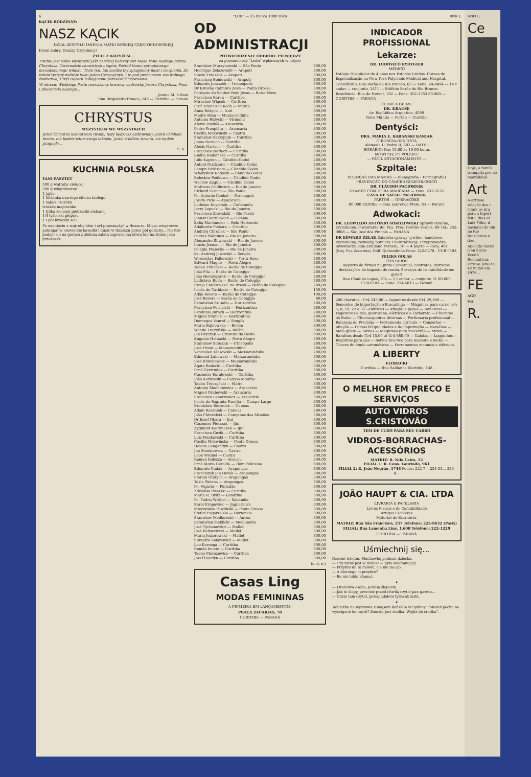6
KĄCIK RODZINNY:
NASZ KĄCIK
DZIAŁ ZESPOŁU IMIENIA MATKI BOSKIEJ CZĘSTOCHOWSKIEJ
Dzień dobry, Drodzy Czytelnicy!
ŻYCIE Z KRZYŻEM...
Trudno jest sobie wyobrazić jakt bardziej bolesny Niż Męka Pana naszego Jezusa Chrystusa. Czternaście ciernistych etapów, Pośród tłumu spragnionego niecodziennego widoku. Tłum ten, tak bardzo był spragniony męki i cierpienia, Że wśród tysięcy widzów tylko jeden Cyrynejczyk, I to pod przymusem swawolnego żołdactwa, Ulżył ciężaru mdlejącemu Jezusowi Chrystusowi...
W okresie Wielkiego Postu rozważamy krwawą wędrówkę Jezusa Chrystusa, Pana i Zbawiciela naszego...
Janina M. Urban
Rua Brigadeiro Franco, 549 — Curitiba — Paraná
CHRYSTUS
WSZYSTKIM WE WSZYSTKICH
Jeżeli Chrystus lekarstwem twoim, tedy będziesz uzdrowiony. Jeżeli chlebem twoim, nie będzie istota twoja łaknęła. Jeżeli źródłem żywota, nie będzie pragnęła...
S. K
KUCHNIA POLSKA
TANI PASZTET
500 g wątroby cielęcej
300 g wieprzowiny
1 jajko
1 filiżanka utartego chleba białego
1 ząbek czosnku
troszkę majeranku
1 łyżka zielonej pietruszki siekanej
1/4 łyżeczki pieprzu
1 i pół łyżeczki soli.
Po usunięciu z wątroby błon i żył przesmażyć w tłuszczu. Mięso wieprzowe pokrajać w niewielkie kawałki i dusić w tłuszczu przez pół godziny... Pasztet podaje się na gorąco z zieloną sałatą zaprawioną oliwą lub na zimno jako przekąskę.
"LUD" — 25 marca 1980 roku
OD ADMINISTRACJI
POTWIERDZENIE ODBIORU PIENIĘDZY
za prenumeraty "Ludu" wpłaconych w lutym:
| Stanisław Murzynowski — São Paulo | 300,00 |
| Henrique Żelazowski — Arapoti | 300,00 |
| Inácio Trzaskoś — Arapoti | 300,00 |
| Francisco Boniowski — Arapoti | 300,00 |
| Eduardo Juraszek — Ireneópolis | 300,00 |
| Dr Estevão Coimbra Zeve — Ponta Grossa | 300,00 |
| Paróquia do Senhor Bom Jesus — Balsa Nova | 300,00 |
| Francisco Baran — Curitiba | 300,00 |
| Mirosław Wiącek — Curitiba | 300,00 |
| Prof. Francisco Koch — Vitória | 300,00 |
| Anna Różycki — Irati | 300,00 |
| Madre Rosa — Massaranduba | 600,00 |
| Antonio Różycki — Virmond | 280,00 |
| Aleixo Pawlak — Araucária | 280,00 |
| Pedro Przepióra — Araucária | 300,00 |
| Cecilia Mokwiński — Castro | 300,00 |
| Stanisław Skrzypnik — Curitiba | 300,00 |
| Janos Narloch — Curitiba | 300,00 |
| Alexis Narloch — Curitiba | 300,00 |
| Francisco Narloch — Curitiba | 300,00 |
| Emilia Radomska — Curitiba | 280,00 |
| Julio Kapron — Cândido Godoi | 280,00 |
| Antoni Paździora — Cândido Godoi | 280,00 |
| Longin Paździora — Cândido Godoi | 280,00 |
| Władysław Rogoski — Cândido Godoi | 280,00 |
| Bolesław Podkowa — Cândido Godoi | 280,00 |
| Wacław Zagula — Cândido Godoi | 300,00 |
| Matheus Feldhuzen — Rio de Janeiro | 300,00 |
| Richard Gorian — São Paulo | 300,00 |
| Pe. Antonio Konkel — Paranaguá | 300,00 |
| Józefa Piclo — Apucarana | 300,00 |
| Ladislau Kasprzak — Cafelandia | 280,00 |
| Jerzy Lepecki — Rio de Janeiro | 300,00 |
| Francisco Zawadzki — Rio Pardo | 300,00 |
| Janusz Gierulewicz — Goiânia | 300,00 |
| Zofia Stochmeier — Belo Horizonte | 350,00 |
| Adalberto Piekarz — Colatina | 300,00 |
| Andrzej Chrobak — São Paulo | 300,00 |
| Padres Palotinos — Rio de Janeiro | 300,00 |
| Alexandre Śliwowski — Rio de Janeiro | 300,00 |
| Inácio Jeśman — Rio de Janeiro | 300,00 |
| Pelágia Piasecka — Rio de Janeiro | 300,00 |
| Ks. Andrzej Jaworski — Sengés | 600,00 |
| Wenceslau Falkowski — Terra Roxa | 280,00 |
| Edward Magier — Porto Alegre | 280,00 |
| Tadeu Trzciński — Barão de Cotegipe | 280,00 |
| João Fila — Barão de Cotegipe | 280,00 |
| João Horszczarek — Barão de Cotegipe | 280,00 |
| Ladislava Buda — Barão de Cotegipe | 280,00 |
| Igreja Católica Pol. no Brasil — Barão de Cotegipe | 280,00 |
| Irmãs de Caridade — Barão de Cotegipe | 150,00 |
| Adão Revers — Barão de Cotegipe | 100,00 |
| José Revers — Barão de Cotegipe | 80,00 |
| Estanislau Szumilo — Horizontina | 280,00 |
| Francisco Fornalski — Horizontina | 280,00 |
| Estefania Jurach — Horizontina | 280,00 |
| Miguel Stanicki — Horizontina | 280,00 |
| Domingos Vaurof — Sengés | 300,00 |
| Maria Bujnowska — Belém | 300,00 |
| Wanda Luczyńska — Belém | 300,00 |
| Jan Gryczak — Cruzeiro do Oeste | 600,00 |
| Eugenio Holnacki — Porto Alegre | 300,00 |
| Stanisław Sobczak — Irineópolis | 280,00 |
| José Hrost — Massaranduba | 280,00 |
| Venceslau Kłosowski — Massaranduba | 280,00 |
| Edmund Lubawski — Massaranduba | 300,00 |
| José Klimkiewicz — Massaranduba | 300,00 |
| Agata Rodacki — Curitiba | 300,00 |
| Irmã Gertrudes — Curitiba | 300,00 |
| Casemiro Koralewski — Curitiba | 300,00 |
| João Kozłowski — Campo Mourão | 300,00 |
| Tadeu Troczyński — Mafra | 300,00 |
| Antonio Machniewicz — Araucária | 300,00 |
| Miguel Grabowski — Araucária | 300,00 |
| Francisco Lenartowicz — Araucária | 300,00 |
| Irmãs da Sagrada Família — Campo Largo | 300,00 |
| Bronisław Roczniak — Canoas | 280,00 |
| Adam Roczniak — Canoas | 280,00 |
| João Chinvelski — Campinas das Missões | 500,00 |
| Dr Józef Obara — Ijuí | 300,00 |
| Casemiro Pietrzak — Ijuí | 300,00 |
| Zygmunt Kaczmarek — Ijuí | 300,00 |
| Francisca Guzik — Curitiba | 300,00 |
| Luiz Polakowski — Curitiba | 300,00 |
| Cecilia Mokwińska — Ponta Grossa | 300,00 |
| Helena Langendyk — Castro | 300,00 |
| Jan Sienkiewicz — Castro | 300,00 |
| Leon Wrobel — Castro | 300,00 |
| Roman Kulesza — Aracaju | 300,00 |
| Irmã Maria Geralda — Dom Feliciano | 600,00 |
| Eduardo Cudak — Arapongas | 300,00 |
| Franciszek Jan Herek — Arapongas | 300,00 |
| Florian Olbrych — Arapongas | 300,00 |
| Tekla Skraba — Arapongas | 300,00 |
| Pe. Vigário — Pinhalão | 300,00 |
| Zdzisław Pisarski — Curitiba | 300,00 |
| Maria R. Dydz — Londrina | 300,00 |
| Pe. Tadeu Wróbel — Sabaudia | 300,00 |
| Karol Kropowiec — Jaguariaiva | 300,00 |
| Mieczysław Pawliński — Ponta Grossa | 300,00 |
| Stefan Pogorzelski — Hortencia | 300,00 |
| Stanisław Modkowski — Áurea | 300,00 |
| Estanislau Sieklicki — Medianeira | 300,00 |
| José Tychanowicz — Mallet | 300,00 |
| José Kaliszewski — Mallet | 300,00 |
| Maria Jeziorowski — Mallet | 300,00 |
| Silvestre Solarewicz — Mallet | 300,00 |
| Leo Kornega — Curitiba | 300,00 |
| Romão Incote — Curitiba | 300,00 |
| Tadeu Morozowicz — Curitiba | 300,00 |
| Józef Gaudyn — Curitiba | 300,00 |
(c. d. n.)
Casas Ling
MODAS FEMININAS
A PRIMEIRA EM LANÇAMENTOS.
PRAÇA ZACARIAS, 70
CURITIBA — PARANÁ
ROK L
INDICADOR PROFISSIONAL
Lekarze:
DR. LUDOVICO RYDYGIER
MÉDICO
Estágio Hospitalar de 4 anos nos Estados Unidos. Cursos de Especialização na New York Polyclinic Medical and Hospital.
Consultório: Rua Barão do Rio Branco, 63 — Fone: 24-8494 — 14.º andar — conjunto, 1411 — Edifício Barão do Rio Branco.
Residência: Rua do Herval, 182 — Fone: 262-1783 80.000 — CURITIBA — PARANÁ
CLINICA GERAL
DR. KRAUSE
Av. República Argentina, 4059
Novo Mundo — Portão — Curitiba
Dentyści:
DRA. MARIA E. BARANSKI KANIAK
CIRURGIA-DENTISTA
Alameda D. Pedro II, 602 — BATEL
HORÁRIO: Das 15,00 às 19,00 horas
MÓWI SIĘ PO POLSKU!
— FÁCIL ESTACIONAMENTO —
Szpitale:
DOENÇAS DAS MAMAS — (Senografia - Termografia)
PREVENÇÃO DO CÂNCER GINECOLÓGICO
DR. CLÁUDIO PACIORNIK
EXAMES COM HORA MARCADA — Fone: 232-3232
CASA DE SAÚDE PACIORNIK
PARTOS — OPERAÇÕES
80.000 Curitiba — Rua Lourenço Pinto, 83 — Paraná
Adwokaci:
DR. LEOPOLDO ANTÔNIO SOKOLOWSKI Sprawy cywilne, kryminalne, inwentarze itd. Pça. Pres. Getúlio Vargas, 68 Tel.: 282-0868 — São José dos Pinhais — PARANÁ
DR EDWARD ŻELAK Załatwia sprawy cywilne, handlowe, kryminalne, rozwody, botnicze i naturalizację. Przeprowadza inwentarze. Rua Emiliano Perneta, 10 — 4 piętro — Conj. 401 (Esq. Pça Zacarias), Edif. Quitandinha Fone: 222-0278 - CURITIBA
FELIKS GOLAS
CONTADOR
Registro de firmas na Junta Comercial, contratos, distratos; declarações do imposto de renda. Serviços de contabilidade em geral!
Rua Cândido Lopes, 205 — 5.º andar — conjunto 51 80.000 CURITIBA — Fone: 224-5813 — Paraná
200 charutos - Cr$ 245,00 — Isqueiros desde Cr$ 29,800 — Sementes de importação e Bracatinga — Máquinas para carne n.ºs 5, 8, 10, 22 e 32 - elétricas — Afiação e peças — Tamancos — Fogareiros à gás, querozene, elétricos e a carboreto — Charutos da Bahia — Churrasqueiras diversas — Perfumaria profissional — Balanças de Precisão — Ferramenta agrícola — Consertos — Afiação — Fumos 60 qualidades e de importação — Navalhas — Mela gilete — Tornos — Máquinas para macarrão — Mirex — Baralhos desde Cr$ 15,00 at Cr$ 680,00 — Gaiolas — Loquinhos — Registros para gás — Serras tico-tico para madeira e metal — Chaves de fenda automáticas — Ferramentas manuais e elétricas.
A LIBERTY
FLORECKI
Curitiba — Rua Saldanha Marinho, 148
O MELHOR EM PRECO E SERVIÇOS
AUTO VIDROS S.CRISTÓVÃO
TEM DE TUDO PARA SEU CARRO
VIDROS-BORRACHAS-ACESSÓRIOS
MATRIZ: R. Nilo Cairo, 52
FILIAL 1: R. Cons. Laurindo, 961
FILIAL 2: R. João Negrão, 1748 Fones: 222-7... 224-53... 223-4...
JOÃO HAUPT & CIA. LTDA
LIVRARIA E PAPELARIA
Livros Fiscais e de Contabilidade
Artigos Escolares
Material de Escritório.
MATRIZ: Rua São Francisco, 237 Telefone: 222-8632 (PaBx)
FILIAL: Rua Lamenha Lins, 1.600 Telefone: 222-1229
CURITIBA — PARANÁ
Uśmiechnij się...
Dzwoni telefon. Słuchawkę podnosi dziecko.
— Czy tatuś jest w domu? — pyta telefonujący.
— Przykro mi to mówić, ale nie ma go.
— A dlaczego ci przykro?
— Bo nie lubię kłamać.
★
— Litościwa osobo, jestem ślepcem.
— Jak to ślepy, przecież przed chwilą czytał pan gazetę...
— Gdzie tam czytał, przeglądałem tylko obrazki.
★
Tabliczka na wystawie z mięsem końskim w Sydney: "Miałeś pecha na wyścigach konnych? Zemsta jest słodka. Wejdź do środka".
ANO L
Ce
Hoje, a famíli tranquila pro de imoralidad
Art
A artrose relação das c citam os bra para a hipert feita, dias at Luiz Filho, d nacional de niu no Rio brasileiros e des.
Apoiado Social e en Sócio-Econô Reumáticas artrose levo de 42 milhõ em 1978...
FE
AGO
Fer
R.